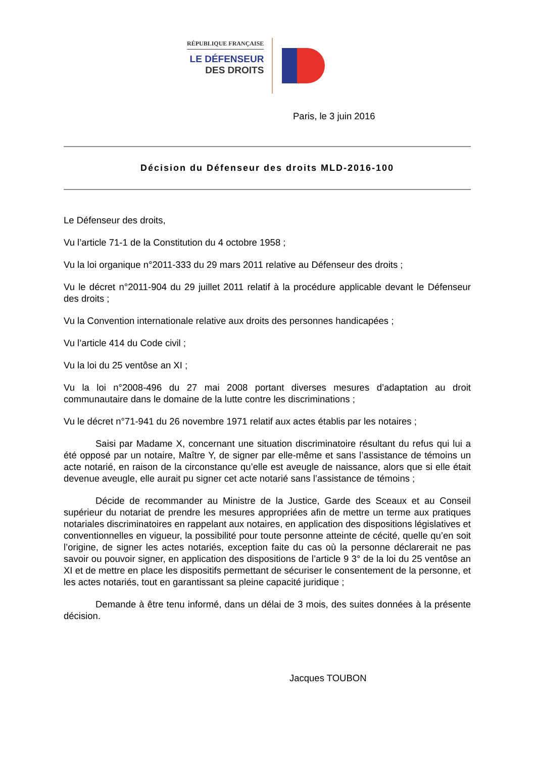RÉPUBLIQUE FRANÇAISE
LE DÉFENSEUR
DES DROITS
Paris, le 3 juin 2016
Décision du Défenseur des droits MLD-2016-100
Le Défenseur des droits,
Vu l’article 71-1 de la Constitution du 4 octobre 1958 ;
Vu la loi organique n°2011-333 du 29 mars 2011 relative au Défenseur des droits ;
Vu le décret n°2011-904 du 29 juillet 2011 relatif à la procédure applicable devant le Défenseur des droits ;
Vu la Convention internationale relative aux droits des personnes handicapées ;
Vu l’article 414 du Code civil ;
Vu la loi du 25 ventôse an XI ;
Vu la loi n°2008-496 du 27 mai 2008 portant diverses mesures d’adaptation au droit communautaire dans le domaine de la lutte contre les discriminations ;
Vu le décret n°71-941 du 26 novembre 1971 relatif aux actes établis par les notaires ;
Saisi par Madame X, concernant une situation discriminatoire résultant du refus qui lui a été opposé par un notaire, Maître Y, de signer par elle-même et sans l’assistance de témoins un acte notarié, en raison de la circonstance qu’elle est aveugle de naissance, alors que si elle était devenue aveugle, elle aurait pu signer cet acte notarié sans l’assistance de témoins ;
Décide de recommander au Ministre de la Justice, Garde des Sceaux et au Conseil supérieur du notariat de prendre les mesures appropriées afin de mettre un terme aux pratiques notariales discriminatoires en rappelant aux notaires, en application des dispositions législatives et conventionnelles en vigueur, la possibilité pour toute personne atteinte de cécité, quelle qu’en soit l’origine, de signer les actes notariés, exception faite du cas où la personne déclarerait ne pas savoir ou pouvoir signer, en application des dispositions de l’article 9 3° de la loi du 25 ventôse an XI et de mettre en place les dispositifs permettant de sécuriser le consentement de la personne, et les actes notariés, tout en garantissant sa pleine capacité juridique ;
Demande à être tenu informé, dans un délai de 3 mois, des suites données à la présente décision.
Jacques TOUBON